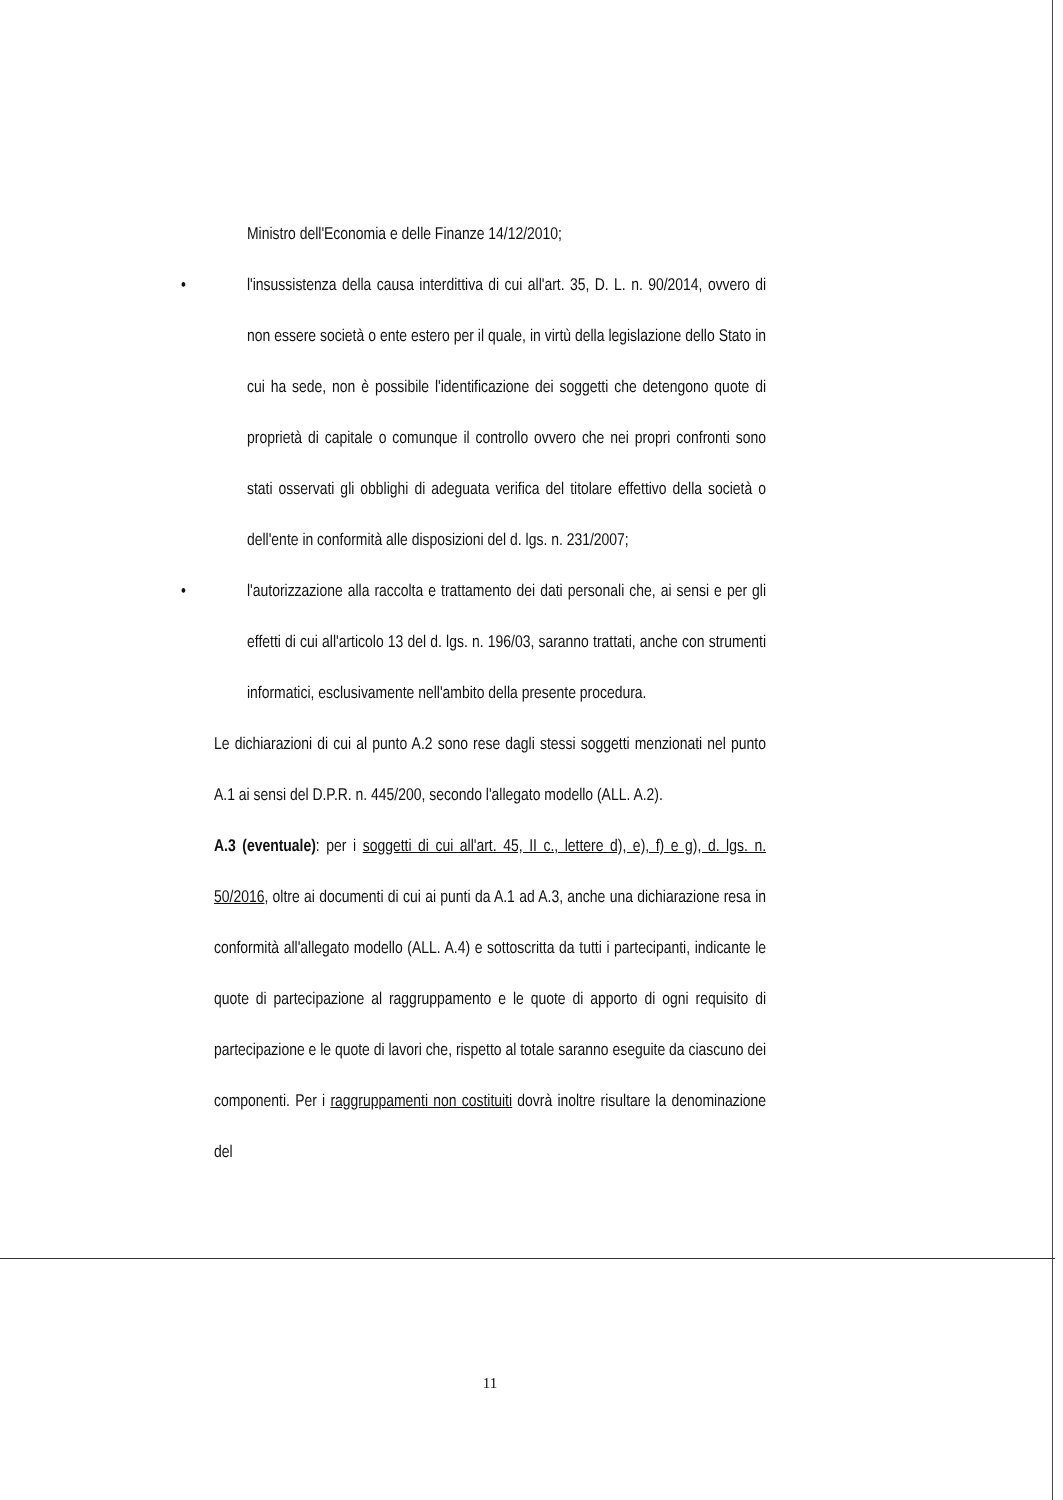Ministro dell'Economia e delle Finanze 14/12/2010;
• l'insussistenza della causa interdittiva di cui all'art. 35, D. L. n. 90/2014, ovvero di non essere società o ente estero per il quale, in virtù della legislazione dello Stato in cui ha sede, non è possibile l'identificazione dei soggetti che detengono quote di proprietà di capitale o comunque il controllo ovvero che nei propri confronti sono stati osservati gli obblighi di adeguata verifica del titolare effettivo della società o dell'ente in conformità alle disposizioni del d. lgs. n. 231/2007;
• l'autorizzazione alla raccolta e trattamento dei dati personali che, ai sensi e per gli effetti di cui all'articolo 13 del d. lgs. n. 196/03, saranno trattati, anche con strumenti informatici, esclusivamente nell'ambito della presente procedura.
Le dichiarazioni di cui al punto A.2 sono rese dagli stessi soggetti menzionati nel punto A.1 ai sensi del D.P.R. n. 445/200, secondo l'allegato modello (ALL. A.2).
A.3 (eventuale): per i soggetti di cui all'art. 45, II c., lettere d), e), f) e g), d. lgs. n. 50/2016, oltre ai documenti di cui ai punti da A.1 ad A.3, anche una dichiarazione resa in conformità all'allegato modello (ALL. A.4) e sottoscritta da tutti i partecipanti, indicante le quote di partecipazione al raggruppamento e le quote di apporto di ogni requisito di partecipazione e le quote di lavori che, rispetto al totale saranno eseguite da ciascuno dei componenti. Per i raggruppamenti non costituiti dovrà inoltre risultare la denominazione del
11